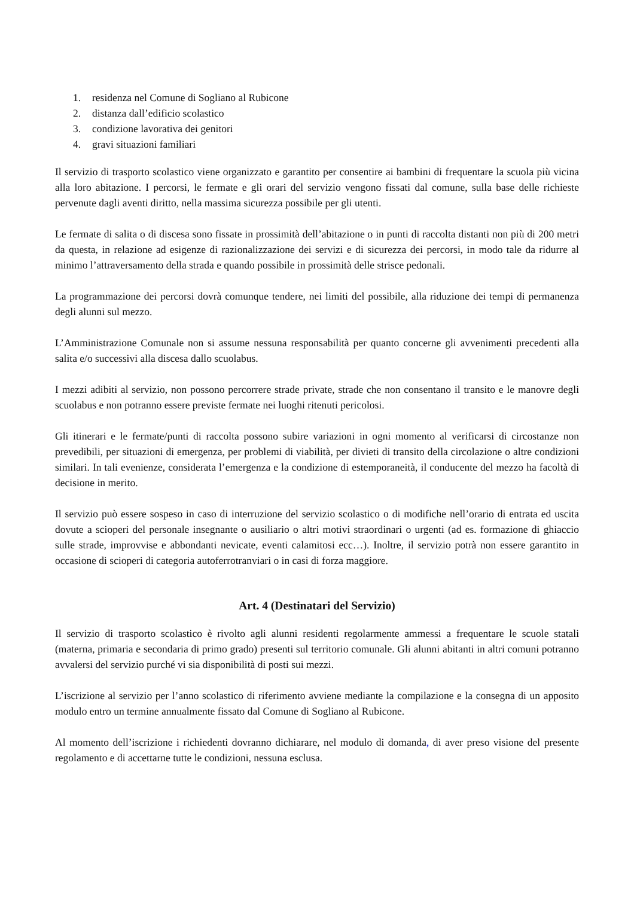1. residenza nel Comune di Sogliano al Rubicone
2. distanza dall’edificio scolastico
3. condizione lavorativa dei genitori
4. gravi situazioni familiari
Il servizio di trasporto scolastico viene organizzato e garantito per consentire ai bambini di frequentare la scuola più vicina alla loro abitazione. I percorsi, le fermate e gli orari del servizio vengono fissati dal comune, sulla base delle richieste pervenute dagli aventi diritto, nella massima sicurezza possibile per gli utenti.
Le fermate di salita o di discesa sono fissate in prossimità dell’abitazione o in punti di raccolta distanti non più di 200 metri da questa, in relazione ad esigenze di razionalizzazione dei servizi e di sicurezza dei percorsi, in modo tale da ridurre al minimo l’attraversamento della strada e quando possibile in prossimità delle strisce pedonali.
La programmazione dei percorsi dovrà comunque tendere, nei limiti del possibile, alla riduzione dei tempi di permanenza degli alunni sul mezzo.
L’Amministrazione Comunale non si assume nessuna responsabilità per quanto concerne gli avvenimenti precedenti alla salita e/o successivi alla discesa dallo scuolabus.
I mezzi adibiti al servizio, non possono percorrere strade private, strade che non consentano il transito e le manovre degli scuolabus e non potranno essere previste fermate nei luoghi ritenuti pericolosi.
Gli itinerari e le fermate/punti di raccolta possono subire variazioni in ogni momento al verificarsi di circostanze non prevedibili, per situazioni di emergenza, per problemi di viabilità, per divieti di transito della circolazione o altre condizioni similari. In tali evenienze, considerata l’emergenza e la condizione di estemporaneità, il conducente del mezzo ha facoltà di decisione in merito.
Il servizio può essere sospeso in caso di interruzione del servizio scolastico o di modifiche nell’orario di entrata ed uscita dovute a scioperi del personale insegnante o ausiliario o altri motivi straordinari o urgenti (ad es. formazione di ghiaccio sulle strade, improvvise e abbondanti nevicate, eventi calamitosi ecc…). Inoltre, il servizio potrà non essere garantito in occasione di scioperi di categoria autoferrotranviari o in casi di forza maggiore.
Art. 4 (Destinatari del Servizio)
Il servizio di trasporto scolastico è rivolto agli alunni residenti regolarmente ammessi a frequentare le scuole statali (materna, primaria e secondaria di primo grado) presenti sul territorio comunale. Gli alunni abitanti in altri comuni potranno avvalersi del servizio purché vi sia disponibilità di posti sui mezzi.
L’iscrizione al servizio per l’anno scolastico di riferimento avviene mediante la compilazione e la consegna di un apposito modulo entro un termine annualmente fissato dal Comune di Sogliano al Rubicone.
Al momento dell’iscrizione i richiedenti dovranno dichiarare, nel modulo di domanda, di aver preso visione del presente regolamento e di accettarne tutte le condizioni, nessuna esclusa.